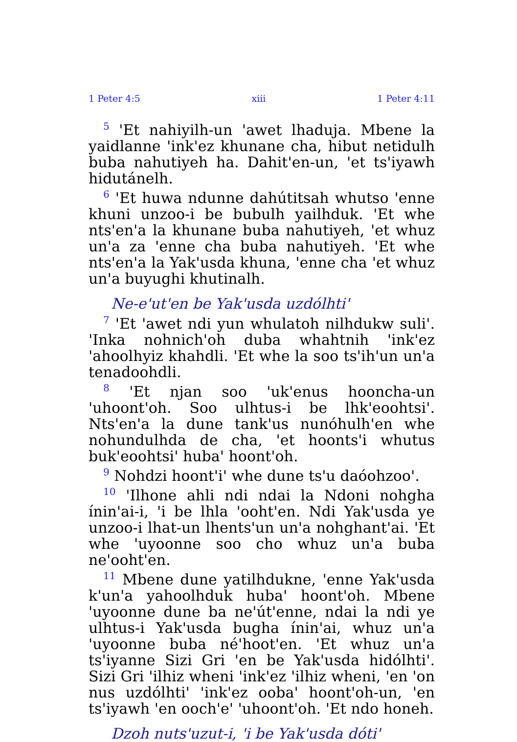1 Peter 4:5 xiii 1 Peter 4:11
<sup>5</sup> 'Et nahiyilh-un 'awet lhaduja. Mbene la yaidlanne 'ink'ez khunane cha, hibut netidulh buba nahutiyeh ha. Dahit'en-un, 'et ts'iyawh hidutánelh.
<sup>6</sup> 'Et huwa ndunne dahútitsah whutso 'enne khuni unzoo-i be bubulh yailhduk. 'Et whe nts'en'a la khunane buba nahutiyeh, 'et whuz un'a za 'enne cha buba nahutiyeh. 'Et whe nts'en'a la Yak'usda khuna, 'enne cha 'et whuz un'a buyughi khutinalh.
Ne-e'ut'en be Yak'usda uzdólhti'
<sup>7</sup> 'Et 'awet ndi yun whulatoh nilhdukw suli'. 'Inka nohnich'oh duba whahtnih 'ink'ez 'ahoolhyiz khahdli. 'Et whe la soo ts'ih'un un'a tenadoohdli.
<sup>8</sup> 'Et njan soo 'uk'enus hooncha-un 'uhoont'oh. Soo ulhtus-i be lhk'eoohtsi'. Nts'en'a la dune tank'us nunóhulh'en whe nohundulhda de cha, 'et hoonts'i whutus buk'eoohtsi' huba' hoont'oh.
<sup>9</sup> Nohdzi hoont'i' whe dune ts'u daóohzoo'.
<sup>10</sup> 'Ilhone ahli ndi ndai la Ndoni nohgha ínin'ai-i, 'i be lhla 'ooht'en. Ndi Yak'usda ye unzoo-i lhat-un lhents'un un'a nohghant'ai. 'Et whe 'uyoonne soo cho whuz un'a buba ne'ooht'en.
<sup>11</sup> Mbene dune yatilhdukne, 'enne Yak'usda k'un'a yahoolhduk huba' hoont'oh. Mbene 'uyoonne dune ba ne'út'enne, ndai la ndi ye ulhtus-i Yak'usda bugha ínin'ai, whuz un'a 'uyoonne buba né'hoot'en. 'Et whuz un'a ts'iyanne Sizi Gri 'en be Yak'usda hidólhti'. Sizi Gri 'ilhiz wheni 'ink'ez 'ilhiz wheni, 'en 'on nus uzdólhti' 'ink'ez ooba' hoont'oh-un, 'en ts'iyawh 'en ooch'e' 'uhoont'oh. 'Et ndo honeh.
Dzoh nuts'uzut-i, 'i be Yak'usda dóti'